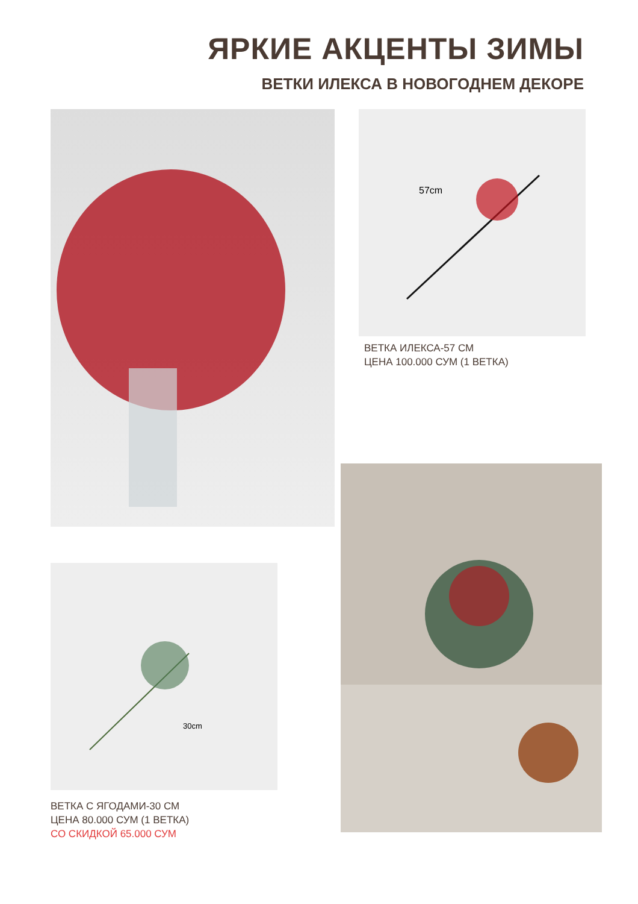ЯРКИЕ АКЦЕНТЫ ЗИМЫ
ВЕТКИ ИЛЕКСА В НОВОГОДНЕМ ДЕКОРЕ
57cm
ВЕТКА ИЛЕКСА-57 СМ
ЦЕНА 100.000 СУМ (1 ВЕТКА)
30cm
ВЕТКА С ЯГОДАМИ-30 СМ
ЦЕНА 80.000 СУМ (1 ВЕТКА)
СО СКИДКОЙ 65.000 СУМ